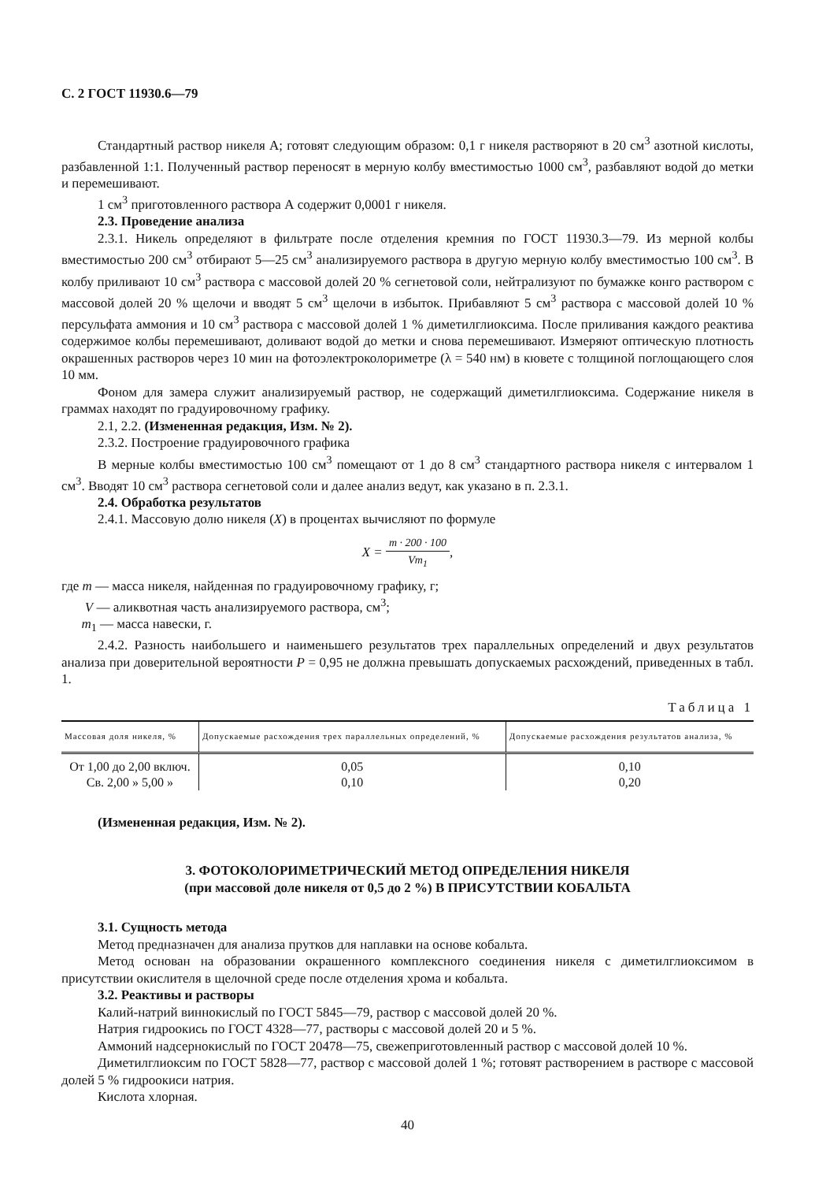С. 2 ГОСТ 11930.6—79
Стандартный раствор никеля А; готовят следующим образом: 0,1 г никеля растворяют в 20 см<sup>3</sup> азотной кислоты, разбавленной 1:1. Полученный раствор переносят в мерную колбу вместимостью 1000 см<sup>3</sup>, разбавляют водой до метки и перемешивают.
1 см<sup>3</sup> приготовленного раствора А содержит 0,0001 г никеля.
2.3. Проведение анализа
2.3.1. Никель определяют в фильтрате после отделения кремния по ГОСТ 11930.3—79. Из мерной колбы вместимостью 200 см<sup>3</sup> отбирают 5—25 см<sup>3</sup> анализируемого раствора в другую мерную колбу вместимостью 100 см<sup>3</sup>. В колбу приливают 10 см<sup>3</sup> раствора с массовой долей 20 % сегнетовой соли, нейтрализуют по бумажке конго раствором с массовой долей 20 % щелочи и вводят 5 см<sup>3</sup> щелочи в избыток. Прибавляют 5 см<sup>3</sup> раствора с массовой долей 10 % персульфата аммония и 10 см<sup>3</sup> раствора с массовой долей 1 % диметилглиоксима. После приливания каждого реактива содержимое колбы перемешивают, доливают водой до метки и снова перемешивают. Измеряют оптическую плотность окрашенных растворов через 10 мин на фотоэлектроколориметре (λ = 540 нм) в кювете с толщиной поглощающего слоя 10 мм.
Фоном для замера служит анализируемый раствор, не содержащий диметилглиоксима. Содержание никеля в граммах находят по градуировочному графику.
2.1, 2.2. (Измененная редакция, Изм. № 2).
2.3.2. Построение градуировочного графика
В мерные колбы вместимостью 100 см<sup>3</sup> помещают от 1 до 8 см<sup>3</sup> стандартного раствора никеля с интервалом 1 см<sup>3</sup>. Вводят 10 см<sup>3</sup> раствора сегнетовой соли и далее анализ ведут, как указано в п. 2.3.1.
2.4. Обработка результатов
2.4.1. Массовую долю никеля (X) в процентах вычисляют по формуле
X = m · 200 · 100 Vm<sub>1</sub>,
где m — масса никеля, найденная по градуировочному графику, г;
V — аликвотная часть анализируемого раствора, см<sup>3</sup>;
m<sub>1</sub> — масса навески, г.
2.4.2. Разность наибольшего и наименьшего результатов трех параллельных определений и двух результатов анализа при доверительной вероятности P = 0,95 не должна превышать допускаемых расхождений, приведенных в табл. 1.
Таблица 1
| Массовая доля никеля, % | Допускаемые расхождения трех параллельных определений, % | Допускаемые расхождения результатов анализа, % |
| --- | --- | --- |
| От 1,00 до 2,00 включ. | 0,05 | 0,10 |
| Св. 2,00 » 5,00 » | 0,10 | 0,20 |
(Измененная редакция, Изм. № 2).
3. ФОТОКОЛОРИМЕТРИЧЕСКИЙ МЕТОД ОПРЕДЕЛЕНИЯ НИКЕЛЯ
(при массовой доле никеля от 0,5 до 2 %) В ПРИСУТСТВИИ КОБАЛЬТА
3.1. Сущность метода
Метод предназначен для анализа прутков для наплавки на основе кобальта.
Метод основан на образовании окрашенного комплексного соединения никеля с диметилглиоксимом в присутствии окислителя в щелочной среде после отделения хрома и кобальта.
3.2. Реактивы и растворы
Калий-натрий виннокислый по ГОСТ 5845—79, раствор с массовой долей 20 %.
Натрия гидроокись по ГОСТ 4328—77, растворы с массовой долей 20 и 5 %.
Аммоний надсернокислый по ГОСТ 20478—75, свежеприготовленный раствор с массовой долей 10 %.
Диметилглиоксим по ГОСТ 5828—77, раствор с массовой долей 1 %; готовят растворением в растворе с массовой долей 5 % гидроокиси натрия.
Кислота хлорная.
40